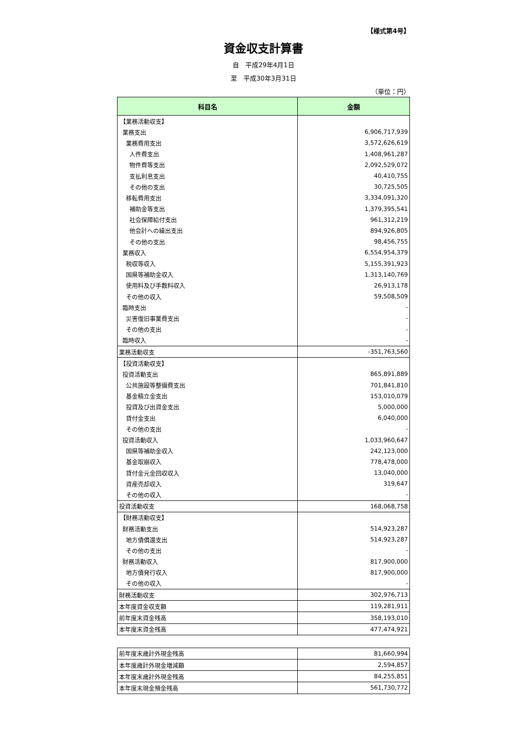【様式第4号】
資金収支計算書
自　平成29年4月1日
至　平成30年3月31日
（単位：円）
| 科目名 | 金額 |
| --- | --- |
| 【業務活動収支】 | |
| 業務支出 | 6,906,717,939 |
| 業務費用支出 | 3,572,626,619 |
| 人件費支出 | 1,408,961,287 |
| 物件費等支出 | 2,092,529,072 |
| 支払利息支出 | 40,410,755 |
| その他の支出 | 30,725,505 |
| 移転費用支出 | 3,334,091,320 |
| 補助金等支出 | 1,379,395,541 |
| 社会保障給付支出 | 961,312,219 |
| 他会計への繰出支出 | 894,926,805 |
| その他の支出 | 98,456,755 |
| 業務収入 | 6,554,954,379 |
| 税収等収入 | 5,155,391,923 |
| 国県等補助金収入 | 1,313,140,769 |
| 使用料及び手数料収入 | 26,913,178 |
| その他の収入 | 59,508,509 |
| 臨時支出 | - |
| 災害復旧事業費支出 | - |
| その他の支出 | - |
| 臨時収入 | - |
| 業務活動収支 | -351,763,560 |
| 【投資活動収支】 | |
| 投資活動支出 | 865,891,889 |
| 公共施設等整備費支出 | 701,841,810 |
| 基金積立金支出 | 153,010,079 |
| 投資及び出資金支出 | 5,000,000 |
| 貸付金支出 | 6,040,000 |
| その他の支出 | - |
| 投資活動収入 | 1,033,960,647 |
| 国県等補助金収入 | 242,123,000 |
| 基金取崩収入 | 778,478,000 |
| 貸付金元金回収収入 | 13,040,000 |
| 資産売却収入 | 319,647 |
| その他の収入 | - |
| 投資活動収支 | 168,068,758 |
| 【財務活動収支】 | |
| 財務活動支出 | 514,923,287 |
| 地方債償還支出 | 514,923,287 |
| その他の支出 | - |
| 財務活動収入 | 817,900,000 |
| 地方債発行収入 | 817,900,000 |
| その他の収入 | - |
| 財務活動収支 | 302,976,713 |
| 本年度資金収支額 | 119,281,911 |
| 前年度末資金残高 | 358,193,010 |
| 本年度末資金残高 | 477,474,921 |
| 前年度末歳計外現金残高 | 81,660,994 |
| 本年度歳計外現金増減額 | 2,594,857 |
| 本年度末歳計外現金残高 | 84,255,851 |
| 本年度末現金預金残高 | 561,730,772 |